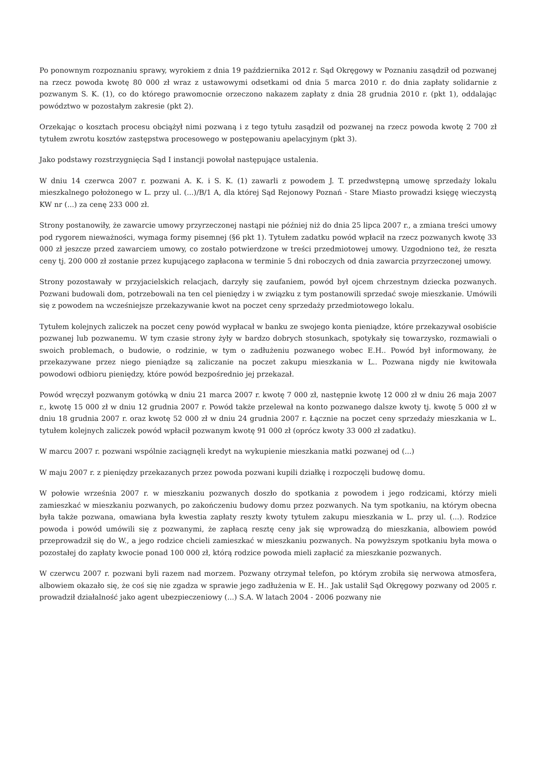Po ponownym rozpoznaniu sprawy, wyrokiem z dnia 19 października 2012 r. Sąd Okręgowy w Poznaniu zasądził od pozwanej na rzecz powoda kwotę 80 000 zł wraz z ustawowymi odsetkami od dnia 5 marca 2010 r. do dnia zapłaty solidarnie z pozwanym S. K. (1), co do którego prawomocnie orzeczono nakazem zapłaty z dnia 28 grudnia 2010 r. (pkt 1), oddalając powództwo w pozostałym zakresie (pkt 2).
Orzekając o kosztach procesu obciążył nimi pozwaną i z tego tytułu zasądził od pozwanej na rzecz powoda kwotę 2 700 zł tytułem zwrotu kosztów zastępstwa procesowego w postępowaniu apelacyjnym (pkt 3).
Jako podstawy rozstrzygnięcia Sąd I instancji powołał następujące ustalenia.
W dniu 14 czerwca 2007 r. pozwani A. K. i S. K. (1) zawarli z powodem J. T. przedwstępną umowę sprzedaży lokalu mieszkalnego położonego w L. przy ul. (...)/B/1 A, dla której Sąd Rejonowy Poznań - Stare Miasto prowadzi księgę wieczystą KW nr (...) za cenę 233 000 zł.
Strony postanowiły, że zawarcie umowy przyrzeczonej nastąpi nie później niż do dnia 25 lipca 2007 r., a zmiana treści umowy pod rygorem nieważności, wymaga formy pisemnej (§6 pkt 1). Tytułem zadatku powód wpłacił na rzecz pozwanych kwotę 33 000 zł jeszcze przed zawarciem umowy, co zostało potwierdzone w treści przedmiotowej umowy. Uzgodniono też, że reszta ceny tj. 200 000 zł zostanie przez kupującego zapłacona w terminie 5 dni roboczych od dnia zawarcia przyrzeczonej umowy.
Strony pozostawały w przyjacielskich relacjach, darzyły się zaufaniem, powód był ojcem chrzestnym dziecka pozwanych. Pozwani budowali dom, potrzebowali na ten cel pieniędzy i w związku z tym postanowili sprzedać swoje mieszkanie. Umówili się z powodem na wcześniejsze przekazywanie kwot na poczet ceny sprzedaży przedmiotowego lokalu.
Tytułem kolejnych zaliczek na poczet ceny powód wypłacał w banku ze swojego konta pieniądze, które przekazywał osobiście pozwanej lub pozwanemu. W tym czasie strony żyły w bardzo dobrych stosunkach, spotykały się towarzysko, rozmawiali o swoich problemach, o budowie, o rodzinie, w tym o zadłużeniu pozwanego wobec E.H.. Powód był informowany, że przekazywane przez niego pieniądze są zaliczanie na poczet zakupu mieszkania w L.. Pozwana nigdy nie kwitowała powodowi odbioru pieniędzy, które powód bezpośrednio jej przekazał.
Powód wręczył pozwanym gotówką w dniu 21 marca 2007 r. kwotę 7 000 zł, następnie kwotę 12 000 zł w dniu 26 maja 2007 r., kwotę 15 000 zł w dniu 12 grudnia 2007 r. Powód także przelewał na konto pozwanego dalsze kwoty tj. kwotę 5 000 zł w dniu 18 grudnia 2007 r. oraz kwotę 52 000 zł w dniu 24 grudnia 2007 r. Łącznie na poczet ceny sprzedaży mieszkania w L. tytułem kolejnych zaliczek powód wpłacił pozwanym kwotę 91 000 zł (oprócz kwoty 33 000 zł zadatku).
W marcu 2007 r. pozwani wspólnie zaciągnęli kredyt na wykupienie mieszkania matki pozwanej od (...)
W maju 2007 r. z pieniędzy przekazanych przez powoda pozwani kupili działkę i rozpoczęli budowę domu.
W połowie września 2007 r. w mieszkaniu pozwanych doszło do spotkania z powodem i jego rodzicami, którzy mieli zamieszkać w mieszkaniu pozwanych, po zakończeniu budowy domu przez pozwanych. Na tym spotkaniu, na którym obecna była także pozwana, omawiana była kwestia zapłaty reszty kwoty tytułem zakupu mieszkania w L. przy ul. (...). Rodzice powoda i powód umówili się z pozwanymi, że zapłacą resztę ceny jak się wprowadzą do mieszkania, albowiem powód przeprowadził się do W., a jego rodzice chcieli zamieszkać w mieszkaniu pozwanych. Na powyższym spotkaniu była mowa o pozostałej do zapłaty kwocie ponad 100 000 zł, którą rodzice powoda mieli zapłacić za mieszkanie pozwanych.
W czerwcu 2007 r. pozwani byli razem nad morzem. Pozwany otrzymał telefon, po którym zrobiła się nerwowa atmosfera, albowiem okazało się, że coś się nie zgadza w sprawie jego zadłużenia w E. H.. Jak ustalił Sąd Okręgowy pozwany od 2005 r. prowadził działalność jako agent ubezpieczeniowy (...) S.A. W latach 2004 - 2006 pozwany nie